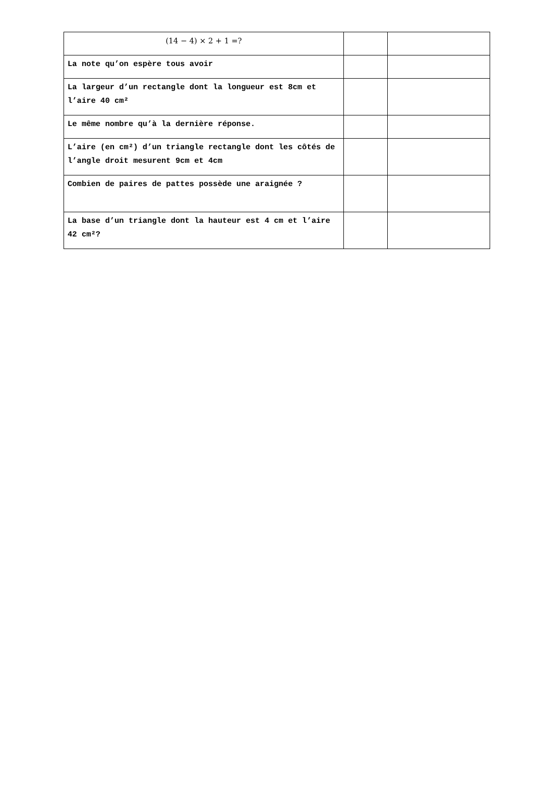| (14 − 4) × 2 + 1 =? | | |
| La note qu’on espère tous avoir | | |
| La largeur d’un rectangle dont la longueur est 8cm et l’aire 40 cm² | | |
| Le même nombre qu’à la dernière réponse. | | |
| L’aire (en cm²) d’un triangle rectangle dont les côtés de l’angle droit mesurent 9cm et 4cm | | |
| Combien de paires de pattes possède une araignée ? | | |
| La base d’un triangle dont la hauteur est 4 cm et l’aire 42 cm²? | | |